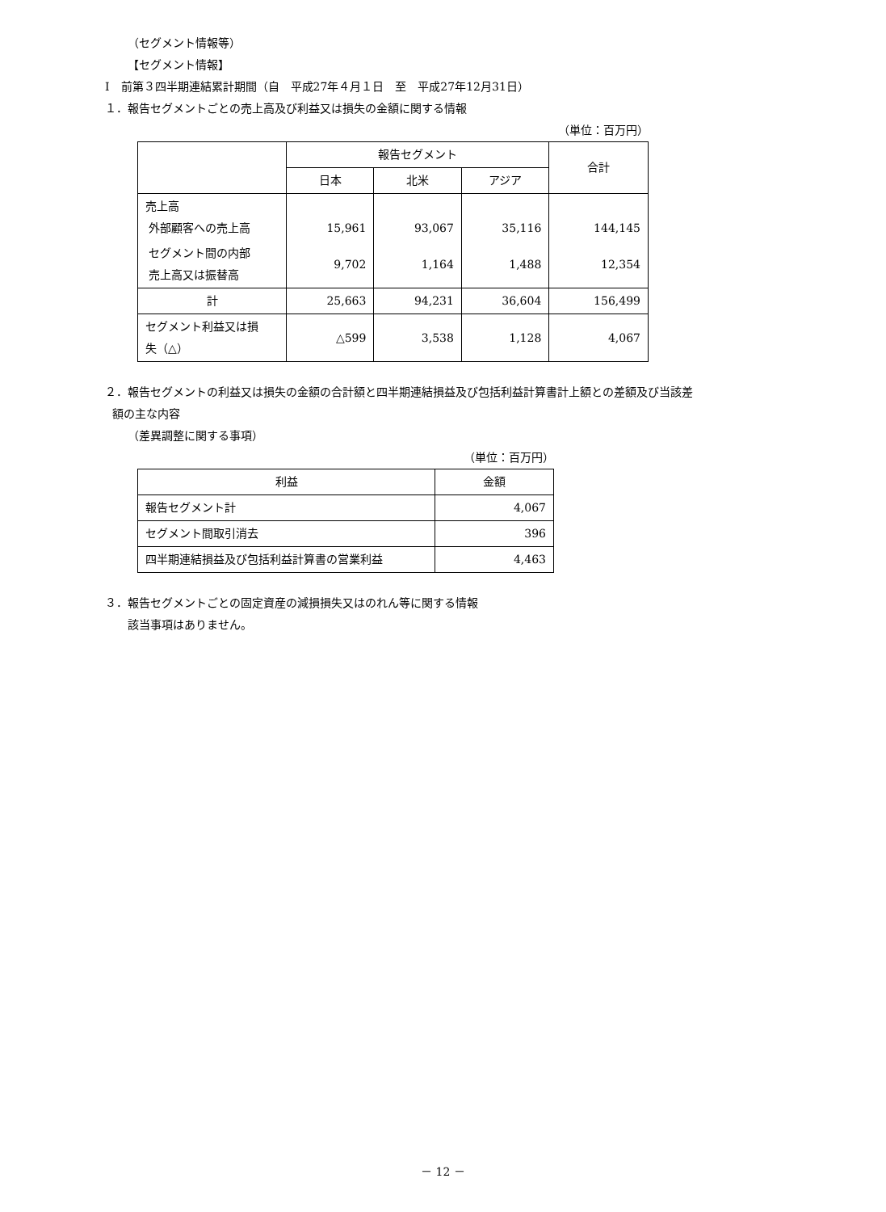（セグメント情報等）
【セグメント情報】
Ⅰ　前第３四半期連結累計期間（自　平成27年４月１日　至　平成27年12月31日）
１．報告セグメントごとの売上高及び利益又は損失の金額に関する情報
（単位：百万円）
| | 報告セグメント | | | 合計 |
| --- | --- | --- | --- | --- |
| | 日本 | 北米 | アジア | |
| 売上高 外部顧客への売上高 | 15,961 | 93,067 | 35,116 | 144,145 |
| セグメント間の内部 売上高又は振替高 | 9,702 | 1,164 | 1,488 | 12,354 |
| 計 | 25,663 | 94,231 | 36,604 | 156,499 |
| セグメント利益又は損 失（△） | △599 | 3,538 | 1,128 | 4,067 |
２．報告セグメントの利益又は損失の金額の合計額と四半期連結損益及び包括利益計算書計上額との差額及び当該差
額の主な内容
（差異調整に関する事項）
（単位：百万円）
| 利益 | 金額 |
| --- | --- |
| 報告セグメント計 | 4,067 |
| セグメント間取引消去 | 396 |
| 四半期連結損益及び包括利益計算書の営業利益 | 4,463 |
３．報告セグメントごとの固定資産の減損損失又はのれん等に関する情報
該当事項はありません。
－ 12 －